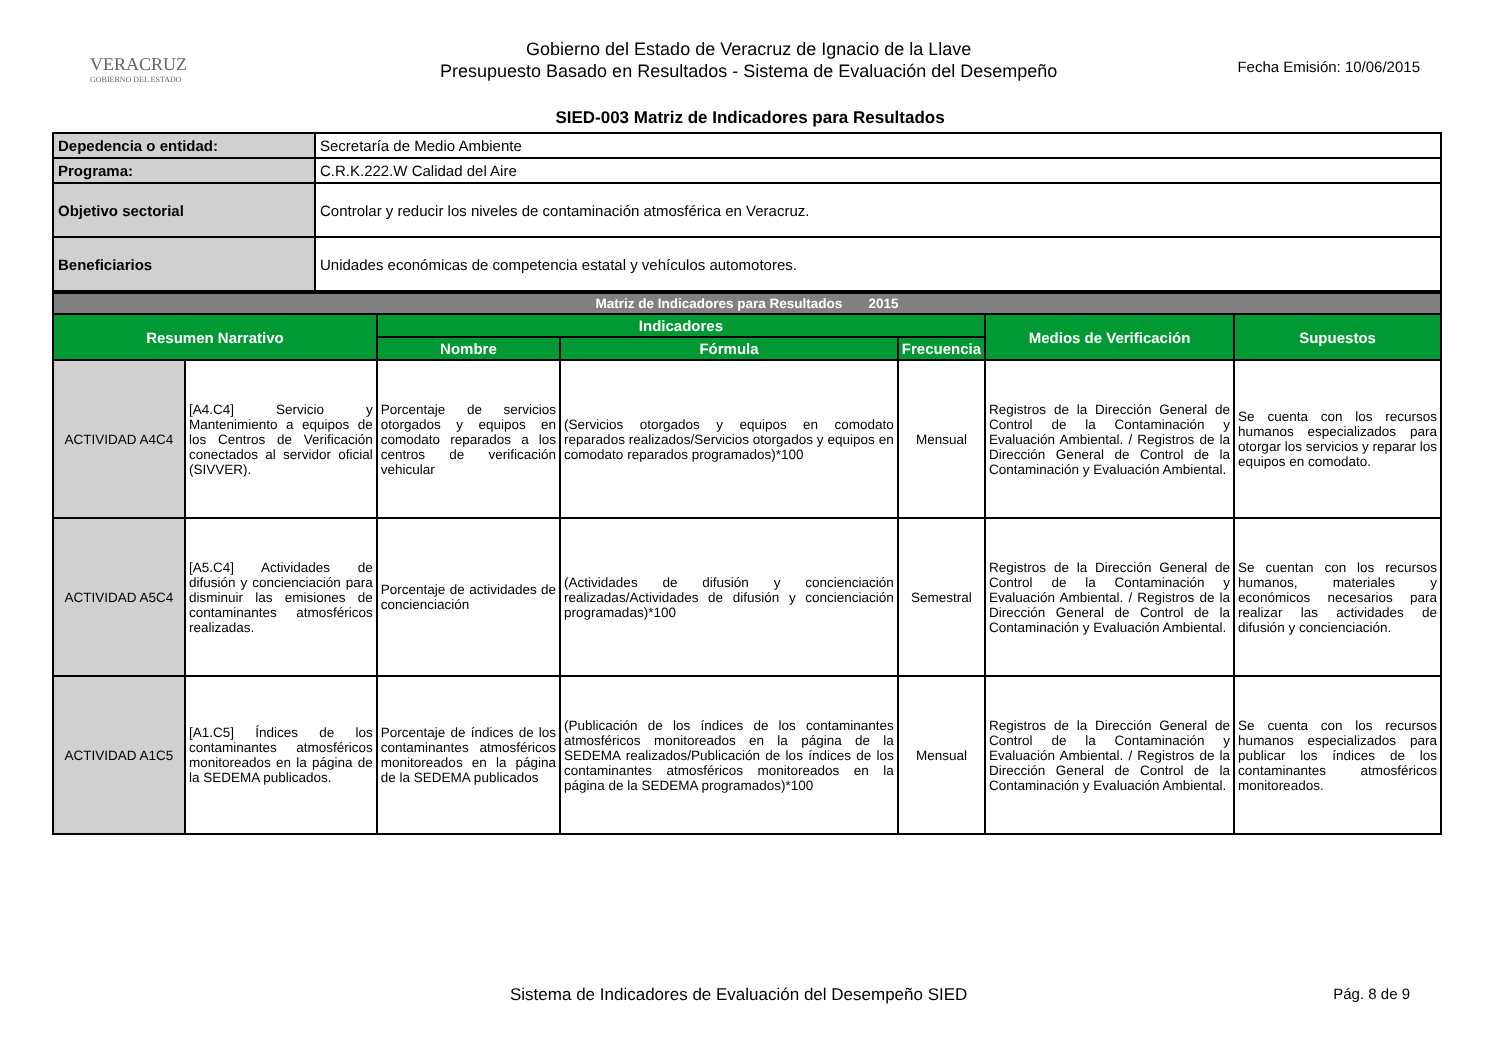VERACRUZ
GOBIERNO DEL ESTADO
Gobierno del Estado de Veracruz de Ignacio de la Llave
Presupuesto Basado en Resultados - Sistema de Evaluación del Desempeño
Fecha Emisión: 10/06/2015
SIED-003 Matriz de Indicadores para Resultados
| Depedencia o entidad: | Secretaría de Medio Ambiente |
| Programa: | C.R.K.222.W Calidad del Aire |
| Objetivo sectorial | Controlar y reducir los niveles de contaminación atmosférica en Veracruz. |
| Beneficiarios | Unidades económicas de competencia estatal y vehículos automotores. |
| Matriz de Indicadores para Resultados 2015 | | | | | | |
| Resumen Narrativo | | Indicadores | | | Medios de Verificación | Supuestos |
| | | Nombre | Fórmula | Frecuencia | | |
| ACTIVIDAD A4C4 | [A4.C4] Servicio y Mantenimiento a equipos de los Centros de Verificación conectados al servidor oficial (SIVVER). | Porcentaje de servicios otorgados y equipos en comodato reparados a los centros de verificación vehicular | (Servicios otorgados y equipos en comodato reparados realizados/Servicios otorgados y equipos en comodato reparados programados)*100 | Mensual | Registros de la Dirección General de Control de la Contaminación y Evaluación Ambiental. / Registros de la Dirección General de Control de la Contaminación y Evaluación Ambiental. | Se cuenta con los recursos humanos especializados para otorgar los servicios y reparar los equipos en comodato. |
| ACTIVIDAD A5C4 | [A5.C4] Actividades de difusión y concienciación para disminuir las emisiones de contaminantes atmosféricos realizadas. | Porcentaje de actividades de concienciación | (Actividades de difusión y concienciación realizadas/Actividades de difusión y concienciación programadas)*100 | Semestral | Registros de la Dirección General de Control de la Contaminación y Evaluación Ambiental. / Registros de la Dirección General de Control de la Contaminación y Evaluación Ambiental. | Se cuentan con los recursos humanos, materiales y económicos necesarios para realizar las actividades de difusión y concienciación. |
| ACTIVIDAD A1C5 | [A1.C5] Índices de los contaminantes atmosféricos monitoreados en la página de la SEDEMA publicados. | Porcentaje de índices de los contaminantes atmosféricos monitoreados en la página de la SEDEMA publicados | (Publicación de los índices de los contaminantes atmosféricos monitoreados en la página de la SEDEMA realizados/Publicación de los índices de los contaminantes atmosféricos monitoreados en la página de la SEDEMA programados)*100 | Mensual | Registros de la Dirección General de Control de la Contaminación y Evaluación Ambiental. / Registros de la Dirección General de Control de la Contaminación y Evaluación Ambiental. | Se cuenta con los recursos humanos especializados para publicar los índices de los contaminantes atmosféricos monitoreados. |
Sistema de Indicadores de Evaluación del Desempeño SIED Pág. 8 de 9